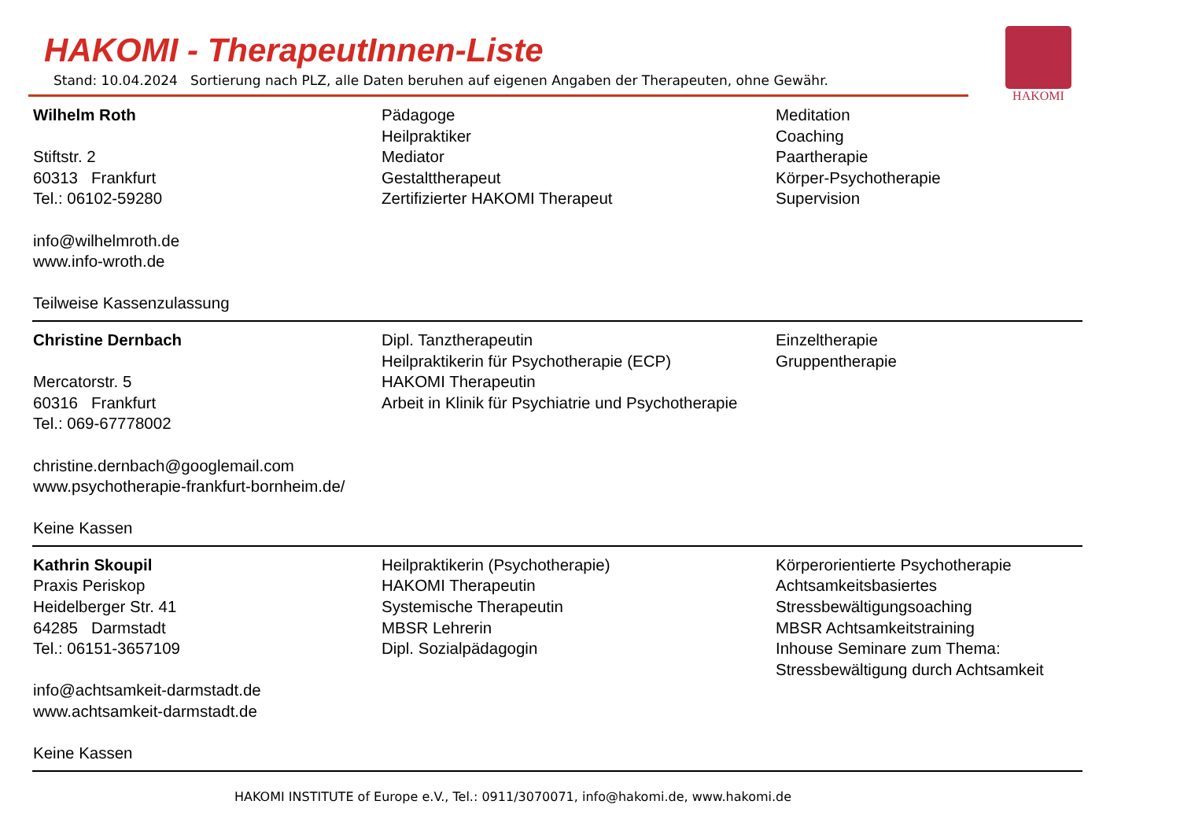HAKOMI - TherapeutInnen-Liste
Stand: 10.04.2024 Sortierung nach PLZ, alle Daten beruhen auf eigenen Angaben der Therapeuten, ohne Gewähr.
HAKOMI
| Wilhelm Roth Stiftstr. 2 60313 Frankfurt Tel.: 06102-59280 info@wilhelmroth.de www.info-wroth.de Teilweise Kassenzulassung | Pädagoge Heilpraktiker Mediator Gestalttherapeut Zertifizierter HAKOMI Therapeut | Meditation Coaching Paartherapie Körper-Psychotherapie Supervision |
| Christine Dernbach Mercatorstr. 5 60316 Frankfurt Tel.: 069-67778002 christine.dernbach@googlemail.com www.psychotherapie-frankfurt-bornheim.de/ Keine Kassen | Dipl. Tanztherapeutin Heilpraktikerin für Psychotherapie (ECP) HAKOMI Therapeutin Arbeit in Klinik für Psychiatrie und Psychotherapie | Einzeltherapie Gruppentherapie |
| Kathrin Skoupil Praxis Periskop Heidelberger Str. 41 64285 Darmstadt Tel.: 06151-3657109 info@achtsamkeit-darmstadt.de www.achtsamkeit-darmstadt.de Keine Kassen | Heilpraktikerin (Psychotherapie) HAKOMI Therapeutin Systemische Therapeutin MBSR Lehrerin Dipl. Sozialpädagogin | Körperorientierte Psychotherapie Achtsamkeitsbasiertes Stressbewältigungsoaching MBSR Achtsamkeitstraining Inhouse Seminare zum Thema: Stressbewältigung durch Achtsamkeit |
HAKOMI INSTITUTE of Europe e.V., Tel.: 0911/3070071, info@hakomi.de, www.hakomi.de